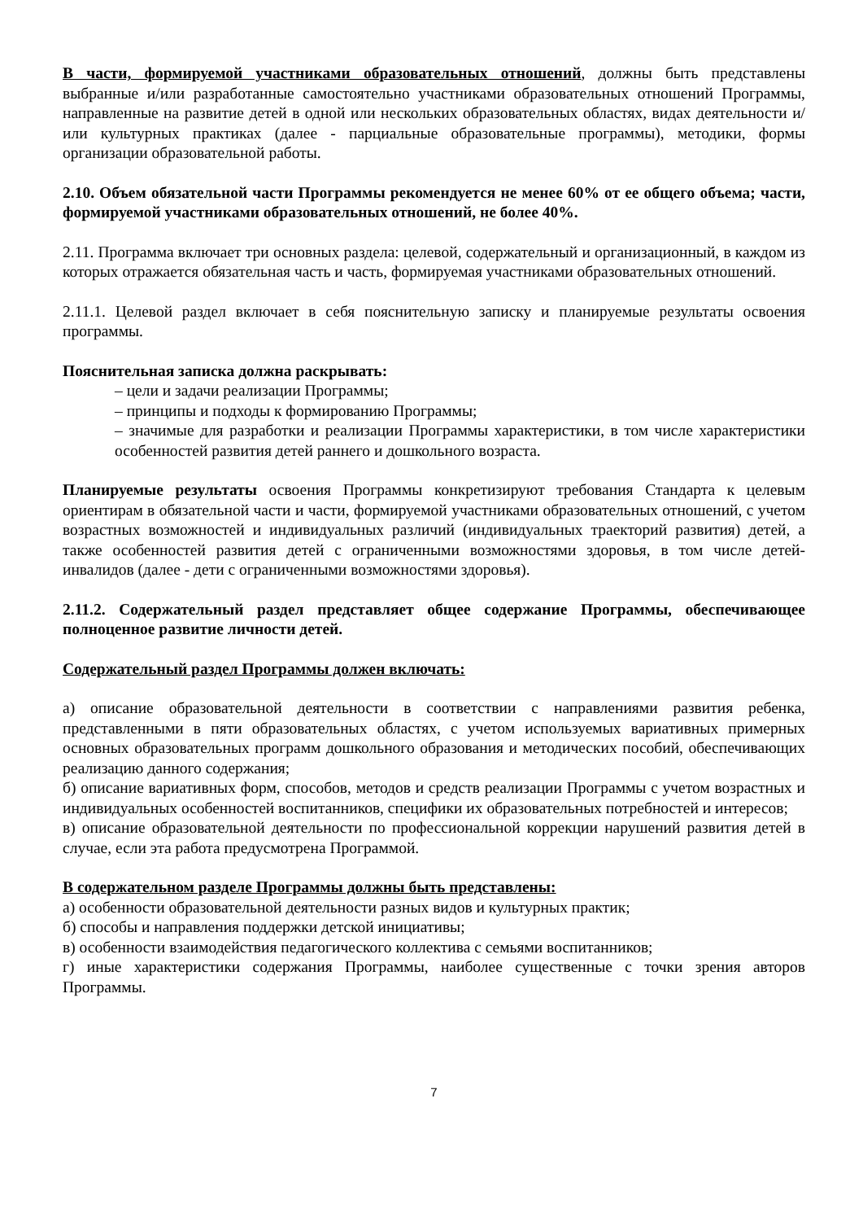В части, формируемой участниками образовательных отношений, должны быть представлены выбранные и/или разработанные самостоятельно участниками образовательных отношений Программы, направленные на развитие детей в одной или нескольких образовательных областях, видах деятельности и/или культурных практиках (далее - парциальные образовательные программы), методики, формы организации образовательной работы.
2.10. Объем обязательной части Программы рекомендуется не менее 60% от ее общего объема; части, формируемой участниками образовательных отношений, не более 40%.
2.11. Программа включает три основных раздела: целевой, содержательный и организационный, в каждом из которых отражается обязательная часть и часть, формируемая участниками образовательных отношений.
2.11.1. Целевой раздел включает в себя пояснительную записку и планируемые результаты освоения программы.
Пояснительная записка должна раскрывать:
– цели и задачи реализации Программы;
– принципы и подходы к формированию Программы;
– значимые для разработки и реализации Программы характеристики, в том числе характеристики особенностей развития детей раннего и дошкольного возраста.
Планируемые результаты освоения Программы конкретизируют требования Стандарта к целевым ориентирам в обязательной части и части, формируемой участниками образовательных отношений, с учетом возрастных возможностей и индивидуальных различий (индивидуальных траекторий развития) детей, а также особенностей развития детей с ограниченными возможностями здоровья, в том числе детей-инвалидов (далее - дети с ограниченными возможностями здоровья).
2.11.2. Содержательный раздел представляет общее содержание Программы, обеспечивающее полноценное развитие личности детей.
Содержательный раздел Программы должен включать:
а) описание образовательной деятельности в соответствии с направлениями развития ребенка, представленными в пяти образовательных областях, с учетом используемых вариативных примерных основных образовательных программ дошкольного образования и методических пособий, обеспечивающих реализацию данного содержания;
б) описание вариативных форм, способов, методов и средств реализации Программы с учетом возрастных и индивидуальных особенностей воспитанников, специфики их образовательных потребностей и интересов;
в) описание образовательной деятельности по профессиональной коррекции нарушений развития детей в случае, если эта работа предусмотрена Программой.
В содержательном разделе Программы должны быть представлены:
а) особенности образовательной деятельности разных видов и культурных практик;
б) способы и направления поддержки детской инициативы;
в) особенности взаимодействия педагогического коллектива с семьями воспитанников;
г) иные характеристики содержания Программы, наиболее существенные с точки зрения авторов Программы.
7